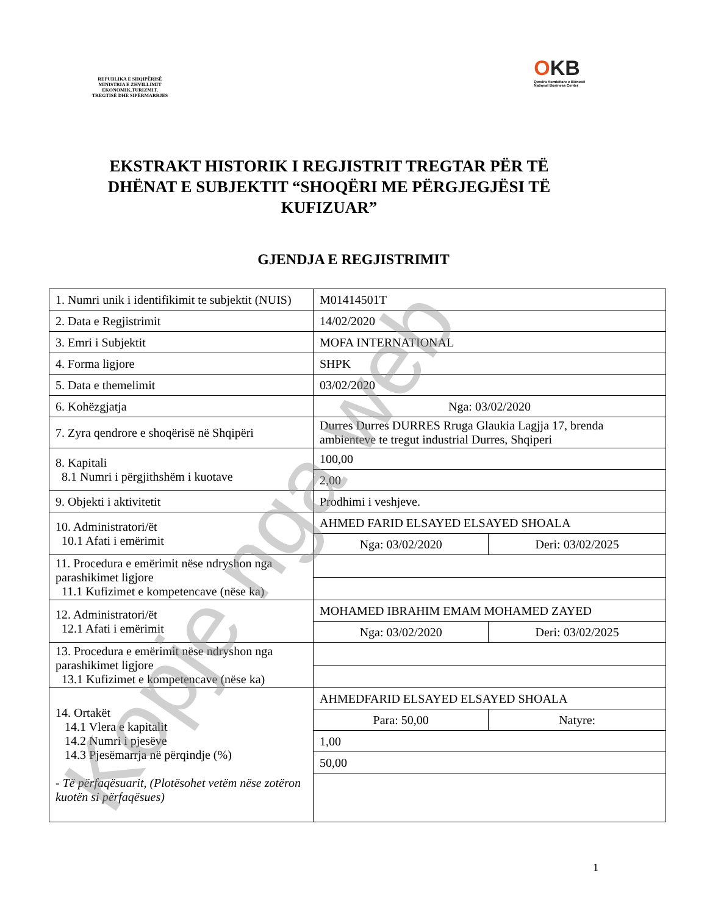REPUBLIKA E SHQIPËRISË
MINISTRIA E ZHVILLIMIT
EKONOMIK,TURIZMIT,
TREGTISË DHE SIPËRMARRJES
OKB
Qendra Kombëtare e Biznesit
National Business Center
EKSTRAKT HISTORIK I REGJISTRIT TREGTAR PËR TË DHËNAT E SUBJEKTIT “SHOQËRI ME PËRGJEGJËSI TË KUFIZUAR”
GJENDJA E REGJISTRIMIT
| 1. Numri unik i identifikimit te subjektit (NUIS) | M01414501T | |
| 2. Data e Regjistrimit | 14/02/2020 | |
| 3. Emri i Subjektit | MOFA INTERNATIONAL | |
| 4. Forma ligjore | SHPK | |
| 5. Data e themelimit | 03/02/2020 | |
| 6. Kohëzgjatja | Nga: 03/02/2020 | |
| 7. Zyra qendrore e shoqërisë në Shqipëri | Durres Durres DURRES Rruga Glaukia Lagjja 17, brenda ambienteve te tregut industrial Durres, Shqiperi | |
| 8. Kapitali 8.1 Numri i përgjithshëm i kuotave | 100,00 | |
| | 2,00 | |
| 9. Objekti i aktivitetit | Prodhimi i veshjeve. | |
| 10. Administratori/ët 10.1 Afati i emërimit | AHMED FARID ELSAYED ELSAYED SHOALA | |
| | Nga: 03/02/2020 | Deri: 03/02/2025 |
| 11. Procedura e emërimit nëse ndryshon nga parashikimet ligjore 11.1 Kufizimet e kompetencave (nëse ka) | | |
| 12. Administratori/ët 12.1 Afati i emërimit | MOHAMED IBRAHIM EMAM MOHAMED ZAYED | |
| | Nga: 03/02/2020 | Deri: 03/02/2025 |
| 13. Procedura e emërimit nëse ndryshon nga parashikimet ligjore 13.1 Kufizimet e kompetencave (nëse ka) | | |
| 14. Ortakët 14.1 Vlera e kapitalit 14.2 Numri i pjesëve 14.3 Pjesëmarrja në përqindje (%) - Të përfaqësuarit, (Plotësohet vetëm nëse zotëron kuotën si përfaqësues) | AHMEDFARID ELSAYED ELSAYED SHOALA | |
| | Para: 50,00 | Natyre: |
| | 1,00 | |
| | 50,00 | |
Kopje nga web 1